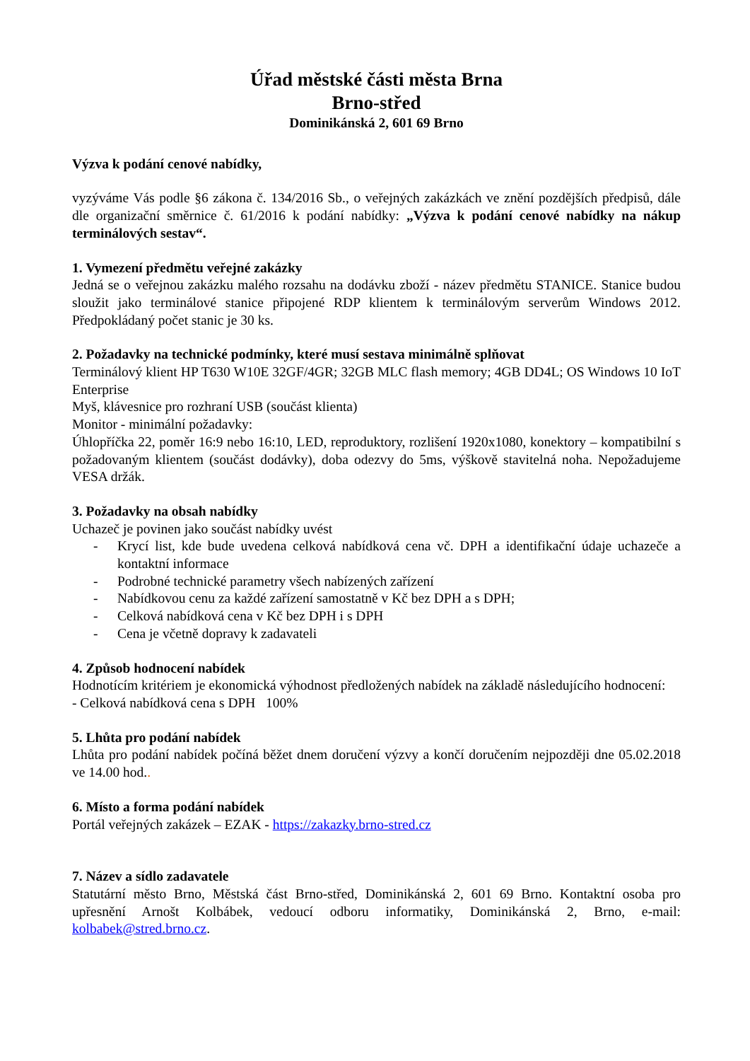Úřad městské části města Brna
Brno-střed
Dominikánská 2, 601 69 Brno
Výzva k podání cenové nabídky,
vyzýváme Vás podle §6 zákona č. 134/2016 Sb., o veřejných zakázkách ve znění pozdějších předpisů, dále dle organizační směrnice č. 61/2016 k podání nabídky: „Výzva k podání cenové nabídky na nákup terminálových sestav“.
1. Vymezení předmětu veřejné zakázky
Jedná se o veřejnou zakázku malého rozsahu na dodávku zboží - název předmětu STANICE. Stanice budou sloužit jako terminálové stanice připojené RDP klientem k terminálovým serverům Windows 2012. Předpokládaný počet stanic je 30 ks.
2. Požadavky na technické podmínky, které musí sestava minimálně splňovat
Terminálový klient HP T630 W10E 32GF/4GR; 32GB MLC flash memory; 4GB DD4L; OS Windows 10 IoT Enterprise
Myš, klávesnice pro rozhraní USB (součást klienta)
Monitor - minimální požadavky:
Úhlopříčka 22, poměr 16:9 nebo 16:10, LED, reproduktory, rozlišení 1920x1080, konektory – kompatibilní s požadovaným klientem (součást dodávky), doba odezvy do 5ms, výškově stavitelná noha. Nepožadujeme VESA držák.
3. Požadavky na obsah nabídky
Uchazeč je povinen jako součást nabídky uvést
- Krycí list, kde bude uvedena celková nabídková cena vč. DPH a identifikační údaje uchazeče a kontaktní informace
- Podrobné technické parametry všech nabízených zařízení
- Nabídkovou cenu za každé zařízení samostatně v Kč bez DPH a s DPH;
- Celková nabídková cena v Kč bez DPH i s DPH
- Cena je včetně dopravy k zadavateli
4. Způsob hodnocení nabídek
Hodnotícím kritériem je ekonomická výhodnost předložených nabídek na základě následujícího hodnocení:
- Celková nabídková cena s DPH 100%
5. Lhůta pro podání nabídek
Lhůta pro podání nabídek počíná běžet dnem doručení výzvy a končí doručením nejpozději dne 05.02.2018 ve 14.00 hod..
6. Místo a forma podání nabídek
Portál veřejných zakázek – EZAK - https://zakazky.brno-stred.cz
7. Název a sídlo zadavatele
Statutární město Brno, Městská část Brno-střed, Dominikánská 2, 601 69 Brno. Kontaktní osoba pro upřesnění Arnošt Kolbábek, vedoucí odboru informatiky, Dominikánská 2, Brno, e-mail: kolbabek@stred.brno.cz.